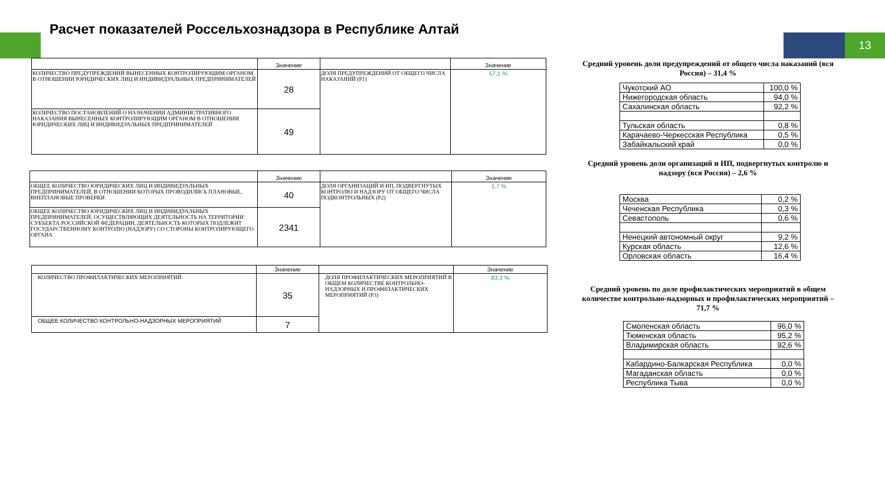Расчет показателей Россельхознадзора в Республике Алтай
13
| | Значение | | Значение |
| КОЛИЧЕСТВО ПРЕДУПРЕЖДЕНИЙ ВЫНЕСЕННЫХ КОНТРОЛИРУЮЩИМ ОРГАНОМ В ОТНОШЕНИИ ЮРИДИЧЕСКИХ ЛИЦ И ИНДИВИДУАЛЬНЫХ ПРЕДПРИНИМАТЕЛЕЙ | 28 | ДОЛЯ ПРЕДУПРЕЖДЕНИЙ ОТ ОБЩЕГО ЧИСЛА НАКАЗАНИЙ (Р1) | 57,1 % |
| КОЛИЧЕСТВО ПОСТАНОВЛЕНИЙ О НАЗНАЧЕНИИ АДМИНИСТРАТИВНОГО НАКАЗАНИЯ ВЫНЕСЕННЫХ КОНТРОЛИРУЮЩИМ ОРГАНОМ В ОТНОШЕНИИ ЮРИДИЧЕСКИХ ЛИЦ И ИНДИВИДУАЛЬНЫХ ПРЕДПРИНИМАТЕЛЕЙ | 49 | | |
| | Значение | | Значение |
| ОБЩЕЕ КОЛИЧЕСТВО ЮРИДИЧЕСКИХ ЛИЦ И ИНДИВИДУАЛЬНЫХ ПРЕДПРИНИМАТЕЛЕЙ, В ОТНОШЕНИИ КОТОРЫХ ПРОВОДИЛИСЬ ПЛАНОВЫЕ, ВНЕПЛАНОВЫЕ ПРОВЕРКИ | 40 | ДОЛЯ ОРГАНИЗАЦИЙ И ИП, ПОДВЕРГНУТЫХ КОНТРОЛЮ И НАДЗОРУ ОТ ОБЩЕГО ЧИСЛА ПОДКОНТРОЛЬНЫХ (Р2) | 1,7 % |
| ОБЩЕЕ КОЛИЧЕСТВО ЮРИДИЧЕСКИХ ЛИЦ И ИНДИВИДУАЛЬНЫХ ПРЕДПРИНИМАТЕЛЕЙ, ОСУЩЕСТВЛЯЮЩИХ ДЕЯТЕЛЬНОСТЬ НА ТЕРРИТОРИИ СУБЪЕКТА РОССИЙСКОЙ ФЕДЕРАЦИИ, ДЕЯТЕЛЬНОСТЬ КОТОРЫХ ПОДЛЕЖИТ ГОСУДАРСТВЕННОМУ КОНТРОЛЮ (НАДЗОРУ) СО СТОРОНЫ КОНТРОЛИРУЮЩЕГО ОРГАНА | 2341 | | |
| | Значение | | Значение |
| КОЛИЧЕСТВО ПРОФИЛАКТИЧЕСКИХ МЕРОПРИЯТИЙ | 35 | ДОЛЯ ПРОФИЛАКТИЧЕСКИХ МЕРОПРИЯТИЙ В ОБЩЕМ КОЛИЧЕСТВЕ КОНТРОЛЬНО-НАДЗОРНЫХ И ПРОФИЛАКТИЧЕСКИХ МЕРОПРИЯТИЙ (Р3) | 83,3 % |
| ОБЩЕЕ КОЛИЧЕСТВО КОНТРОЛЬНО-НАДЗОРНЫХ МЕРОПРИЯТИЙ | 7 | | |
Средний уровень доли предупреждений от общего числа наказаний (вся Россия) – 31,4 %
| Чукотский АО | 100,0 % |
| Нижегородская область | 94,0 % |
| Сахалинская область | 92,2 % |
| Тульская область | 0,8 % |
| Карачаево-Черкесская Республика | 0,5 % |
| Забайкальский край | 0,0 % |
Средний уровень доли организаций и ИП, подвергнутых контролю и надзору (вся Россия) – 2,6 %
| Москва | 0,2 % |
| Чеченская Республика | 0,3 % |
| Севастополь | 0,6 % |
| Ненецкий автономный округ | 9,2 % |
| Курская область | 12,6 % |
| Орловская область | 16,4 % |
Средний уровень по доле профилактических мероприятий в общем количестве контрольно-надзорных и профилактических мероприятий – 71,7 %
| Смоленская область | 96,0 % |
| Тюменская область | 95,2 % |
| Владимирская область | 92,6 % |
| Кабардино-Балкарская Республика | 0,0 % |
| Магаданская область | 0,0 % |
| Республика Тыва | 0,0 % |